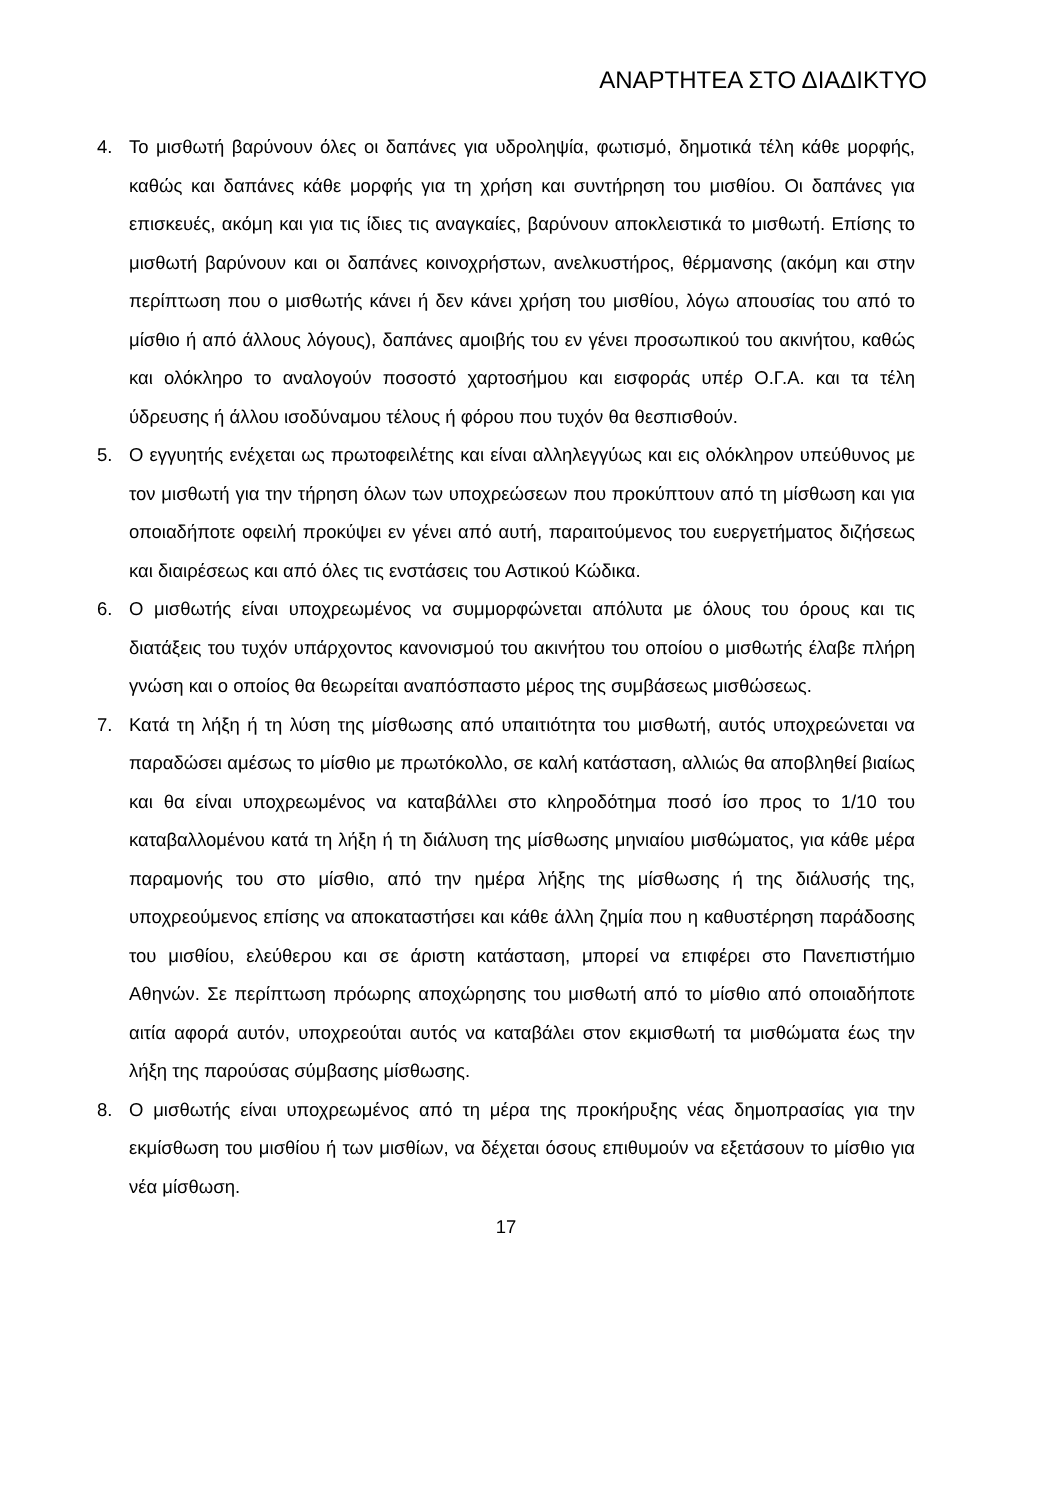ΑΝΑΡΤΗΤΕΑ ΣΤΟ ΔΙΑΔΙΚΤΥΟ
4. Το μισθωτή βαρύνουν όλες οι δαπάνες για υδροληψία, φωτισμό, δημοτικά τέλη κάθε μορφής, καθώς και δαπάνες κάθε μορφής για τη χρήση και συντήρηση του μισθίου. Οι δαπάνες για επισκευές, ακόμη και για τις ίδιες τις αναγκαίες, βαρύνουν αποκλειστικά το μισθωτή. Επίσης το μισθωτή βαρύνουν και οι δαπάνες κοινοχρήστων, ανελκυστήρος, θέρμανσης (ακόμη και στην περίπτωση που ο μισθωτής κάνει ή δεν κάνει χρήση του μισθίου, λόγω απουσίας του από το μίσθιο ή από άλλους λόγους), δαπάνες αμοιβής του εν γένει προσωπικού του ακινήτου, καθώς και ολόκληρο το αναλογούν ποσοστό χαρτοσήμου και εισφοράς υπέρ Ο.Γ.Α. και τα τέλη ύδρευσης ή άλλου ισοδύναμου τέλους ή φόρου που τυχόν θα θεσπισθούν.
5. Ο εγγυητής ενέχεται ως πρωτοφειλέτης και είναι αλληλεγγύως και εις ολόκληρον υπεύθυνος με τον μισθωτή για την τήρηση όλων των υποχρεώσεων που προκύπτουν από τη μίσθωση και για οποιαδήποτε οφειλή προκύψει εν γένει από αυτή, παραιτούμενος του ευεργετήματος διζήσεως και διαιρέσεως και από όλες τις ενστάσεις του Αστικού Κώδικα.
6. Ο μισθωτής είναι υποχρεωμένος να συμμορφώνεται απόλυτα με όλους του όρους και τις διατάξεις του τυχόν υπάρχοντος κανονισμού του ακινήτου του οποίου ο μισθωτής έλαβε πλήρη γνώση και ο οποίος θα θεωρείται αναπόσπαστο μέρος της συμβάσεως μισθώσεως.
7. Κατά τη λήξη ή τη λύση της μίσθωσης από υπαιτιότητα του μισθωτή, αυτός υποχρεώνεται να παραδώσει αμέσως το μίσθιο με πρωτόκολλο, σε καλή κατάσταση, αλλιώς θα αποβληθεί βιαίως και θα είναι υποχρεωμένος να καταβάλλει στο κληροδότημα ποσό ίσο προς το 1/10 του καταβαλλομένου κατά τη λήξη ή τη διάλυση της μίσθωσης μηνιαίου μισθώματος, για κάθε μέρα παραμονής του στο μίσθιο, από την ημέρα λήξης της μίσθωσης ή της διάλυσής της, υποχρεούμενος επίσης να αποκαταστήσει και κάθε άλλη ζημία που η καθυστέρηση παράδοσης του μισθίου, ελεύθερου και σε άριστη κατάσταση, μπορεί να επιφέρει στο Πανεπιστήμιο Αθηνών. Σε περίπτωση πρόωρης αποχώρησης του μισθωτή από το μίσθιο από οποιαδήποτε αιτία αφορά αυτόν, υποχρεούται αυτός να καταβάλει στον εκμισθωτή τα μισθώματα έως την λήξη της παρούσας σύμβασης μίσθωσης.
8. Ο μισθωτής είναι υποχρεωμένος από τη μέρα της προκήρυξης νέας δημοπρασίας για την εκμίσθωση του μισθίου ή των μισθίων, να δέχεται όσους επιθυμούν να εξετάσουν το μίσθιο για νέα μίσθωση.
17